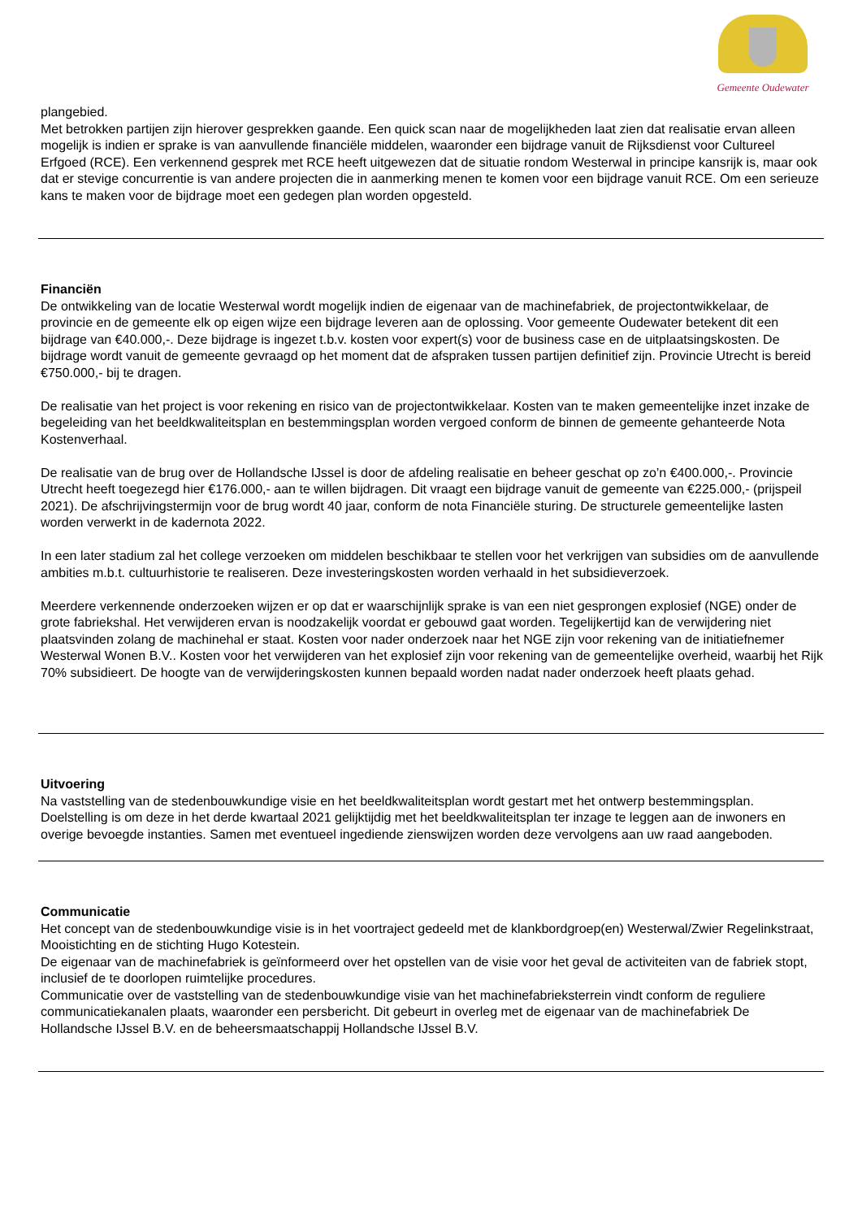Gemeente Oudewater
plangebied.
Met betrokken partijen zijn hierover gesprekken gaande. Een quick scan naar de mogelijkheden laat zien dat realisatie ervan alleen mogelijk is indien er sprake is van aanvullende financiële middelen, waaronder een bijdrage vanuit de Rijksdienst voor Cultureel Erfgoed (RCE). Een verkennend gesprek met RCE heeft uitgewezen dat de situatie rondom Westerwal in principe kansrijk is, maar ook dat er stevige concurrentie is van andere projecten die in aanmerking menen te komen voor een bijdrage vanuit RCE. Om een serieuze kans te maken voor de bijdrage moet een gedegen plan worden opgesteld.
Financiën
De ontwikkeling van de locatie Westerwal wordt mogelijk indien de eigenaar van de machinefabriek, de projectontwikkelaar, de provincie en de gemeente elk op eigen wijze een bijdrage leveren aan de oplossing. Voor gemeente Oudewater betekent dit een bijdrage van €40.000,-. Deze bijdrage is ingezet t.b.v. kosten voor expert(s) voor de business case en de uitplaatsingskosten. De bijdrage wordt vanuit de gemeente gevraagd op het moment dat de afspraken tussen partijen definitief zijn. Provincie Utrecht is bereid €750.000,- bij te dragen.
De realisatie van het project is voor rekening en risico van de projectontwikkelaar. Kosten van te maken gemeentelijke inzet inzake de begeleiding van het beeldkwaliteitsplan en bestemmingsplan worden vergoed conform de binnen de gemeente gehanteerde Nota Kostenverhaal.
De realisatie van de brug over de Hollandsche IJssel is door de afdeling realisatie en beheer geschat op zo’n €400.000,-. Provincie Utrecht heeft toegezegd hier €176.000,- aan te willen bijdragen. Dit vraagt een bijdrage vanuit de gemeente van €225.000,- (prijspeil 2021). De afschrijvingstermijn voor de brug wordt 40 jaar, conform de nota Financiële sturing. De structurele gemeentelijke lasten worden verwerkt in de kadernota 2022.
In een later stadium zal het college verzoeken om middelen beschikbaar te stellen voor het verkrijgen van subsidies om de aanvullende ambities m.b.t. cultuurhistorie te realiseren. Deze investeringskosten worden verhaald in het subsidieverzoek.
Meerdere verkennende onderzoeken wijzen er op dat er waarschijnlijk sprake is van een niet gesprongen explosief (NGE) onder de grote fabriekshal. Het verwijderen ervan is noodzakelijk voordat er gebouwd gaat worden. Tegelijkertijd kan de verwijdering niet plaatsvinden zolang de machinehal er staat. Kosten voor nader onderzoek naar het NGE zijn voor rekening van de initiatiefnemer Westerwal Wonen B.V.. Kosten voor het verwijderen van het explosief zijn voor rekening van de gemeentelijke overheid, waarbij het Rijk 70% subsidieert. De hoogte van de verwijderingskosten kunnen bepaald worden nadat nader onderzoek heeft plaats gehad.
Uitvoering
Na vaststelling van de stedenbouwkundige visie en het beeldkwaliteitsplan wordt gestart met het ontwerp bestemmingsplan. Doelstelling is om deze in het derde kwartaal 2021 gelijktijdig met het beeldkwaliteitsplan ter inzage te leggen aan de inwoners en overige bevoegde instanties. Samen met eventueel ingediende zienswijzen worden deze vervolgens aan uw raad aangeboden.
Communicatie
Het concept van de stedenbouwkundige visie is in het voortraject gedeeld met de klankbordgroep(en) Westerwal/Zwier Regelinkstraat, Mooistichting en de stichting Hugo Kotestein.
De eigenaar van de machinefabriek is geïnformeerd over het opstellen van de visie voor het geval de activiteiten van de fabriek stopt, inclusief de te doorlopen ruimtelijke procedures.
Communicatie over de vaststelling van de stedenbouwkundige visie van het machinefabrieksterrein vindt conform de reguliere communicatiekanalen plaats, waaronder een persbericht. Dit gebeurt in overleg met de eigenaar van de machinefabriek De Hollandsche IJssel B.V. en de beheersmaatschappij Hollandsche IJssel B.V.